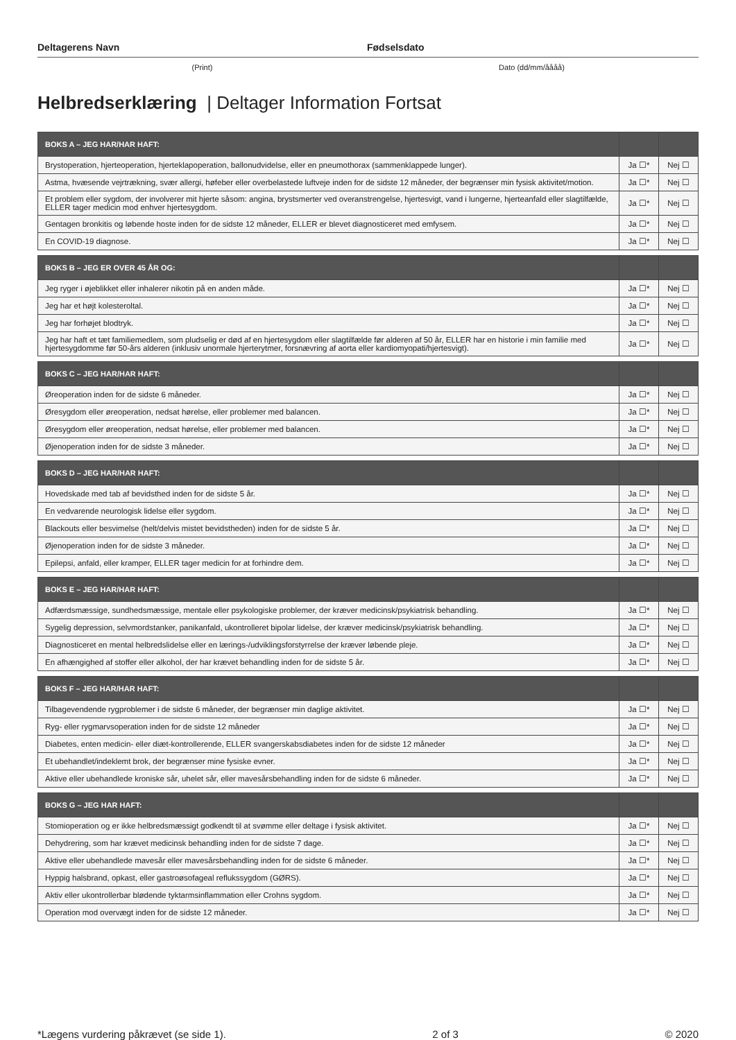Deltagerens Navn Fødselsdato
(Print) Dato (dd/mm/åååå)
Helbredserklæring | Deltager Information Fortsat
| BOKS A – JEG HAR/HAR HAFT: | | |
| --- | --- | --- |
| Brystoperation, hjerteoperation, hjerteklapoperation, ballonudvidelse, eller en pneumothorax (sammenklappede lunger). | Ja ☐* | Nej ☐ |
| Astma, hvæsende vejrtrækning, svær allergi, høfeber eller overbelastede luftveje inden for de sidste 12 måneder, der begrænser min fysisk aktivitet/motion. | Ja ☐* | Nej ☐ |
| Et problem eller sygdom, der involverer mit hjerte såsom: angina, brystsmerter ved overanstrengelse, hjertesvigt, vand i lungerne, hjerteanfald eller slagtilfælde, ELLER tager medicin mod enhver hjertesygdom. | Ja ☐* | Nej ☐ |
| Gentagen bronkitis og løbende hoste inden for de sidste 12 måneder, ELLER er blevet diagnosticeret med emfysem. | Ja ☐* | Nej ☐ |
| En COVID-19 diagnose. | Ja ☐* | Nej ☐ |
| BOKS B – JEG ER OVER 45 ÅR OG: | | |
| --- | --- | --- |
| Jeg ryger i øjeblikket eller inhalerer nikotin på en anden måde. | Ja ☐* | Nej ☐ |
| Jeg har et højt kolesteroltal. | Ja ☐* | Nej ☐ |
| Jeg har forhøjet blodtryk. | Ja ☐* | Nej ☐ |
| Jeg har haft et tæt familiemedlem, som pludselig er død af en hjertesygdom eller slagtilfælde før alderen af 50 år, ELLER har en historie i min familie med hjertesygdomme før 50-års alderen (inklusiv unormale hjerterytmer, forsnævring af aorta eller kardiomyopati/hjertesvigt). | Ja ☐* | Nej ☐ |
| BOKS C – JEG HAR/HAR HAFT: | | |
| --- | --- | --- |
| Øreoperation inden for de sidste 6 måneder. | Ja ☐* | Nej ☐ |
| Øresygdom eller øreoperation, nedsat hørelse, eller problemer med balancen. | Ja ☐* | Nej ☐ |
| Øresygdom eller øreoperation, nedsat hørelse, eller problemer med balancen. | Ja ☐* | Nej ☐ |
| Øjenoperation inden for de sidste 3 måneder. | Ja ☐* | Nej ☐ |
| BOKS D – JEG HAR/HAR HAFT: | | |
| --- | --- | --- |
| Hovedskade med tab af bevidsthed inden for de sidste 5 år. | Ja ☐* | Nej ☐ |
| En vedvarende neurologisk lidelse eller sygdom. | Ja ☐* | Nej ☐ |
| Blackouts eller besvimelse (helt/delvis mistet bevidstheden) inden for de sidste 5 år. | Ja ☐* | Nej ☐ |
| Øjenoperation inden for de sidste 3 måneder. | Ja ☐* | Nej ☐ |
| Epilepsi, anfald, eller kramper, ELLER tager medicin for at forhindre dem. | Ja ☐* | Nej ☐ |
| BOKS E – JEG HAR/HAR HAFT: | | |
| --- | --- | --- |
| Adfærdsmæssige, sundhedsmæssige, mentale eller psykologiske problemer, der kræver medicinsk/psykiatrisk behandling. | Ja ☐* | Nej ☐ |
| Sygelig depression, selvmordstanker, panikanfald, ukontrolleret bipolar lidelse, der kræver medicinsk/psykiatrisk behandling. | Ja ☐* | Nej ☐ |
| Diagnosticeret en mental helbredslidelse eller en lærings-/udviklingsforstyrrelse der kræver løbende pleje. | Ja ☐* | Nej ☐ |
| En afhængighed af stoffer eller alkohol, der har krævet behandling inden for de sidste 5 år. | Ja ☐* | Nej ☐ |
| BOKS F – JEG HAR/HAR HAFT: | | |
| --- | --- | --- |
| Tilbagevendende rygproblemer i de sidste 6 måneder, der begrænser min daglige aktivitet. | Ja ☐* | Nej ☐ |
| Ryg- eller rygmarvsoperation inden for de sidste 12 måneder | Ja ☐* | Nej ☐ |
| Diabetes, enten medicin- eller diæt-kontrollerende, ELLER svangerskabsdiabetes inden for de sidste 12 måneder | Ja ☐* | Nej ☐ |
| Et ubehandlet/indeklemt brok, der begrænser mine fysiske evner. | Ja ☐* | Nej ☐ |
| Aktive eller ubehandlede kroniske sår, uhelet sår, eller mavesårsbehandling inden for de sidste 6 måneder. | Ja ☐* | Nej ☐ |
| BOKS G – JEG HAR HAFT: | | |
| --- | --- | --- |
| Stomioperation og er ikke helbredsmæssigt godkendt til at svømme eller deltage i fysisk aktivitet. | Ja ☐* | Nej ☐ |
| Dehydrering, som har krævet medicinsk behandling inden for de sidste 7 dage. | Ja ☐* | Nej ☐ |
| Aktive eller ubehandlede mavesår eller mavesårsbehandling inden for de sidste 6 måneder. | Ja ☐* | Nej ☐ |
| Hyppig halsbrand, opkast, eller gastroøsofageal reflukssygdom (GØRS). | Ja ☐* | Nej ☐ |
| Aktiv eller ukontrollerbar blødende tyktarmsinflammation eller Crohns sygdom. | Ja ☐* | Nej ☐ |
| Operation mod overvægt inden for de sidste 12 måneder. | Ja ☐* | Nej ☐ |
*Lægens vurdering påkrævet (se side 1). 2 of 3 © 2020